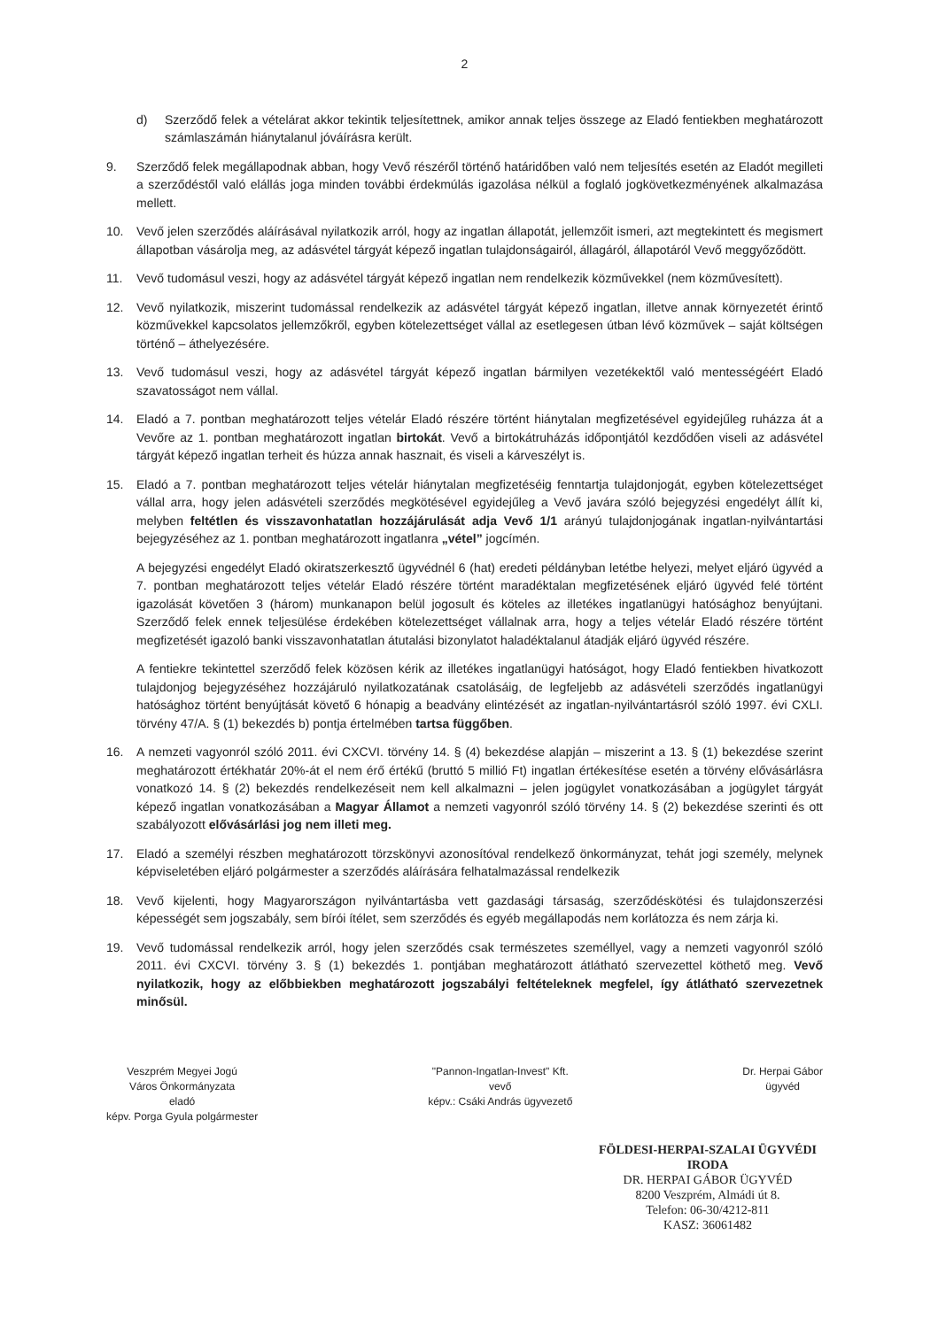2
d) Szerződő felek a vételárat akkor tekintik teljesítettnek, amikor annak teljes összege az Eladó fentiekben meghatározott számlaszámán hiánytalanul jóváírásra került.
9. Szerződő felek megállapodnak abban, hogy Vevő részéről történő határidőben való nem teljesítés esetén az Eladót megilleti a szerződéstől való elállás joga minden további érdekmúlás igazolása nélkül a foglaló jogkövetkezményének alkalmazása mellett.
10. Vevő jelen szerződés aláírásával nyilatkozik arról, hogy az ingatlan állapotát, jellemzőit ismeri, azt megtekintett és megismert állapotban vásárolja meg, az adásvétel tárgyát képező ingatlan tulajdonságairól, állagáról, állapotáról Vevő meggyőződött.
11. Vevő tudomásul veszi, hogy az adásvétel tárgyát képező ingatlan nem rendelkezik közművekkel (nem közművesített).
12. Vevő nyilatkozik, miszerint tudomással rendelkezik az adásvétel tárgyát képező ingatlan, illetve annak környezetét érintő közművekkel kapcsolatos jellemzőkről, egyben kötelezettséget vállal az esetlegesen útban lévő közművek – saját költségen történő – áthelyezésére.
13. Vevő tudomásul veszi, hogy az adásvétel tárgyát képező ingatlan bármilyen vezetékektől való mentességéért Eladó szavatosságot nem vállal.
14. Eladó a 7. pontban meghatározott teljes vételár Eladó részére történt hiánytalan megfizetésével egyidejűleg ruházza át a Vevőre az 1. pontban meghatározott ingatlan birtokát. Vevő a birtokátruházás időpontjától kezdődően viseli az adásvétel tárgyát képező ingatlan terheit és húzza annak hasznait, és viseli a kárveszélyt is.
15. Eladó a 7. pontban meghatározott teljes vételár hiánytalan megfizetéséig fenntartja tulajdonjogát, egyben kötelezettséget vállal arra, hogy jelen adásvételi szerződés megkötésével egyidejűleg a Vevő javára szóló bejegyzési engedélyt állít ki, melyben feltétlen és visszavonhatatlan hozzájárulását adja Vevő 1/1 arányú tulajdonjogának ingatlan-nyilvántartási bejegyzéséhez az 1. pontban meghatározott ingatlanra „vétel” jogcímén.
A bejegyzési engedélyt Eladó okiratszerkesztő ügyvédnél 6 (hat) eredeti példányban letétbe helyezi, melyet eljáró ügyvéd a 7. pontban meghatározott teljes vételár Eladó részére történt maradéktalan megfizetésének eljáró ügyvéd felé történt igazolását követően 3 (három) munkanapon belül jogosult és köteles az illetékes ingatlanügyi hatósághoz benyújtani. Szerződő felek ennek teljesülése érdekében kötelezettséget vállalnak arra, hogy a teljes vételár Eladó részére történt megfizetését igazoló banki visszavonhatatlan átutalási bizonylatot haladéktalanul átadják eljáró ügyvéd részére.
A fentiekre tekintettel szerződő felek közösen kérik az illetékes ingatlanügyi hatóságot, hogy Eladó fentiekben hivatkozott tulajdonjog bejegyzéséhez hozzájáruló nyilatkozatának csatolásáig, de legfeljebb az adásvételi szerződés ingatlanügyi hatósághoz történt benyújtását követő 6 hónapig a beadvány elintézését az ingatlan-nyilvántartásról szóló 1997. évi CXLI. törvény 47/A. § (1) bekezdés b) pontja értelmében tartsa függőben.
16. A nemzeti vagyonról szóló 2011. évi CXCVI. törvény 14. § (4) bekezdése alapján – miszerint a 13. § (1) bekezdése szerint meghatározott értékhatár 20%-át el nem érő értékű (bruttó 5 millió Ft) ingatlan értékesítése esetén a törvény elővásárlásra vonatkozó 14. § (2) bekezdés rendelkezéseit nem kell alkalmazni – jelen jogügylet vonatkozásában a jogügylet tárgyát képező ingatlan vonatkozásában a Magyar Államot a nemzeti vagyonról szóló törvény 14. § (2) bekezdése szerinti és ott szabályozott elővásárlási jog nem illeti meg.
17. Eladó a személyi részben meghatározott törzskönyvi azonosítóval rendelkező önkormányzat, tehát jogi személy, melynek képviseletében eljáró polgármester a szerződés aláírására felhatalmazással rendelkezik
18. Vevő kijelenti, hogy Magyarországon nyilvántartásba vett gazdasági társaság, szerződéskötési és tulajdonszerzési képességét sem jogszabály, sem bírói ítélet, sem szerződés és egyéb megállapodás nem korlátozza és nem zárja ki.
19. Vevő tudomással rendelkezik arról, hogy jelen szerződés csak természetes személlyel, vagy a nemzeti vagyonról szóló 2011. évi CXCVI. törvény 3. § (1) bekezdés 1. pontjában meghatározott átlátható szervezettel köthető meg. Vevő nyilatkozik, hogy az előbbiekben meghatározott jogszabályi feltételeknek megfelel, így átlátható szervezetnek minősül.
Veszprém Megyei Jogú
Város Önkormányzata
eladó
képv. Porga Gyula polgármester
"Pannon-Ingatlan-Invest" Kft.
vevő
képv.: Csáki András ügyvezető
Dr. Herpai Gábor
ügyvéd
FÖLDESI-HERPAI-SZALAI ÜGYVÉDI IRODA
DR. HERPAI GÁBOR ÜGYVÉD
8200 Veszprém, Almádi út 8.
Telefon: 06-30/4212-811
KASZ: 36061482